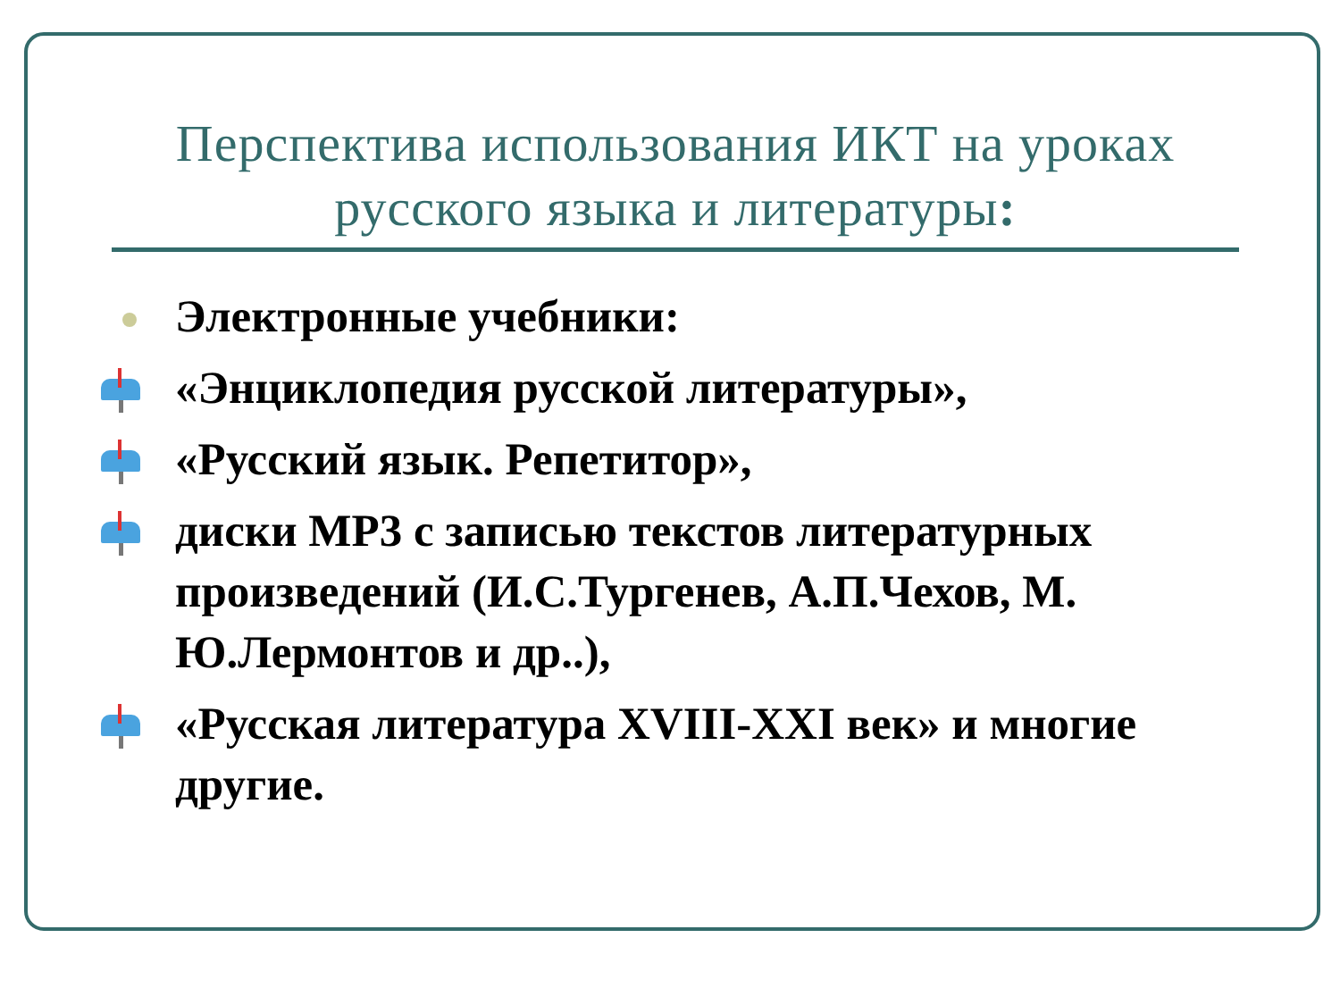Перспектива использования ИКТ на уроках
русского языка и литературы:
Электронные учебники:
«Энциклопедия русской литературы»,
«Русский язык. Репетитор»,
диски МР3 с записью текстов литературных произведений (И.С.Тургенев, А.П.Чехов, М. Ю.Лермонтов и др..),
«Русская литература XVIII-XXI век» и многие другие.